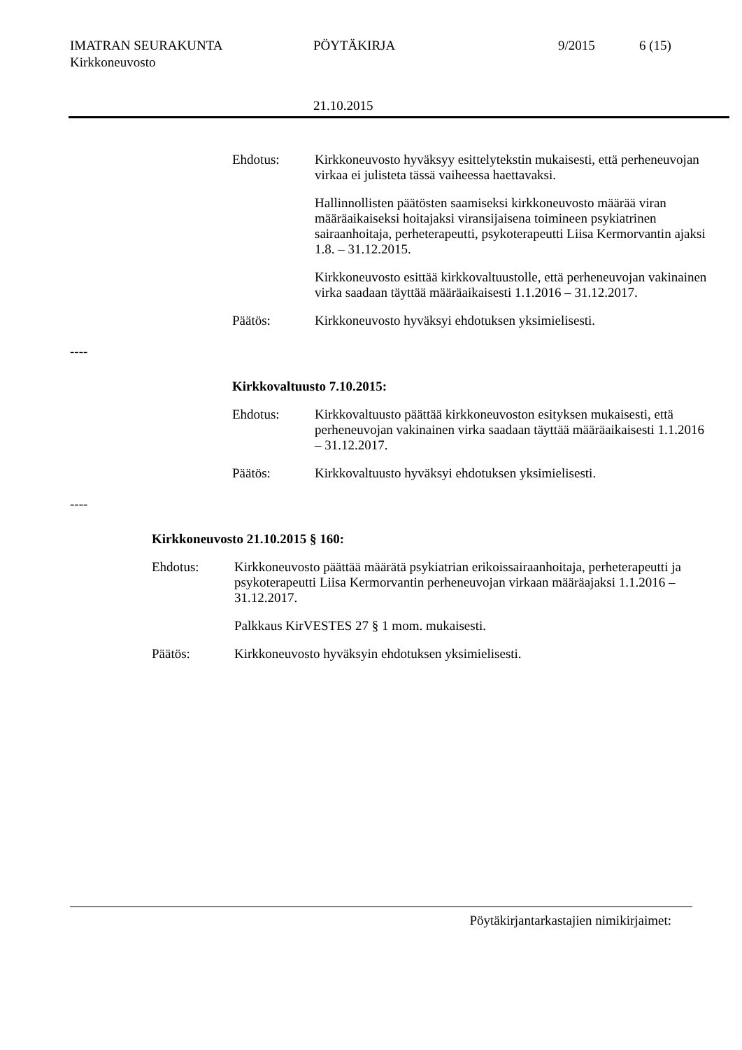IMATRAN SEURAKUNTA PÖYTÄKIRJA 9/2015 6 (15)
Kirkkoneuvosto
21.10.2015
Ehdotus:
Kirkkoneuvosto hyväksyy esittelytekstin mukaisesti, että perheneuvojan virkaa ei julisteta tässä vaiheessa haettavaksi.
Hallinnollisten päätösten saamiseksi kirkkoneuvosto määrää viran määräaikaiseksi hoitajaksi viransijaisena toimineen psykiatrinen sairaanhoitaja, perheterapeutti, psykoterapeutti Liisa Kermorvantin ajaksi 1.8. – 31.12.2015.
Kirkkoneuvosto esittää kirkkovaltuustolle, että perheneuvojan vakinainen virka saadaan täyttää määräaikaisesti 1.1.2016 – 31.12.2017.
Päätös: Kirkkoneuvosto hyväksyi ehdotuksen yksimielisesti.
----
Kirkkovaltuusto 7.10.2015:
Ehdotus: Kirkkovaltuusto päättää kirkkoneuvoston esityksen mukaisesti, että perheneuvojan vakinainen virka saadaan täyttää määräaikaisesti 1.1.2016 – 31.12.2017.
Päätös: Kirkkovaltuusto hyväksyi ehdotuksen yksimielisesti.
----
Kirkkoneuvosto 21.10.2015 § 160:
Ehdotus:
Kirkkoneuvosto päättää määrätä psykiatrian erikoissairaanhoitaja, perheterapeutti ja psykoterapeutti Liisa Kermorvantin perheneuvojan virkaan määräajaksi 1.1.2016 – 31.12.2017.
Palkkaus KirVESTES 27 § 1 mom. mukaisesti.
Päätös: Kirkkoneuvosto hyväksyin ehdotuksen yksimielisesti.
Pöytäkirjantarkastajien nimikirjaimet: